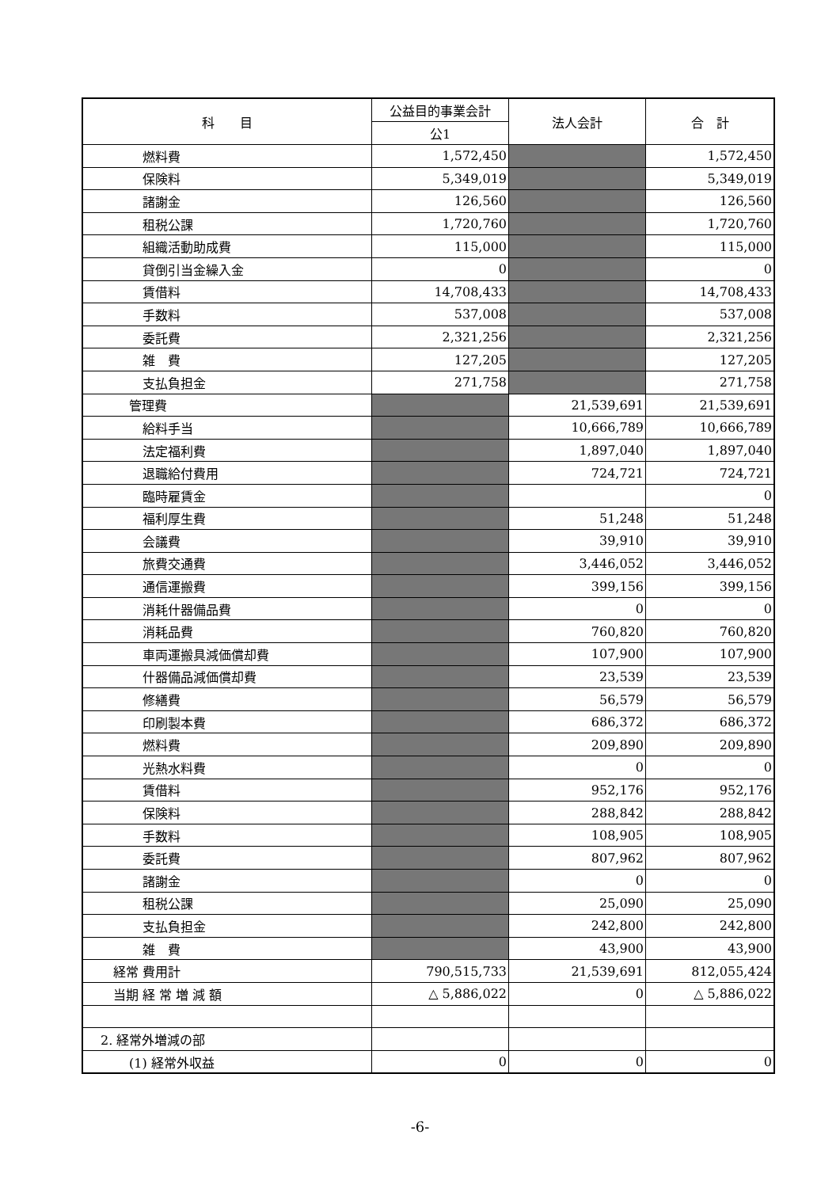| 科 目 | 公益目的事業会計 | 法人会計 | 合 計 |
| --- | --- | --- | --- |
| | 公1 | | |
| 燃料費 | 1,572,450 | | 1,572,450 |
| 保険料 | 5,349,019 | | 5,349,019 |
| 諸謝金 | 126,560 | | 126,560 |
| 租税公課 | 1,720,760 | | 1,720,760 |
| 組織活動助成費 | 115,000 | | 115,000 |
| 貸倒引当金繰入金 | 0 | | 0 |
| 賃借料 | 14,708,433 | | 14,708,433 |
| 手数料 | 537,008 | | 537,008 |
| 委託費 | 2,321,256 | | 2,321,256 |
| 雑 費 | 127,205 | | 127,205 |
| 支払負担金 | 271,758 | | 271,758 |
| 管理費 | | 21,539,691 | 21,539,691 |
| 給料手当 | | 10,666,789 | 10,666,789 |
| 法定福利費 | | 1,897,040 | 1,897,040 |
| 退職給付費用 | | 724,721 | 724,721 |
| 臨時雇賃金 | | | 0 |
| 福利厚生費 | | 51,248 | 51,248 |
| 会議費 | | 39,910 | 39,910 |
| 旅費交通費 | | 3,446,052 | 3,446,052 |
| 通信運搬費 | | 399,156 | 399,156 |
| 消耗什器備品費 | | 0 | 0 |
| 消耗品費 | | 760,820 | 760,820 |
| 車両運搬具減価償却費 | | 107,900 | 107,900 |
| 什器備品減価償却費 | | 23,539 | 23,539 |
| 修繕費 | | 56,579 | 56,579 |
| 印刷製本費 | | 686,372 | 686,372 |
| 燃料費 | | 209,890 | 209,890 |
| 光熱水料費 | | 0 | 0 |
| 賃借料 | | 952,176 | 952,176 |
| 保険料 | | 288,842 | 288,842 |
| 手数料 | | 108,905 | 108,905 |
| 委託費 | | 807,962 | 807,962 |
| 諸謝金 | | 0 | 0 |
| 租税公課 | | 25,090 | 25,090 |
| 支払負担金 | | 242,800 | 242,800 |
| 雑 費 | | 43,900 | 43,900 |
| 経常 費用計 | 790,515,733 | 21,539,691 | 812,055,424 |
| 当期 経 常 増 減 額 | △ 5,886,022 | 0 | △ 5,886,022 |
| 2. 経常外増減の部 | | | |
| (1) 経常外収益 | 0 | 0 | 0 |
-6-